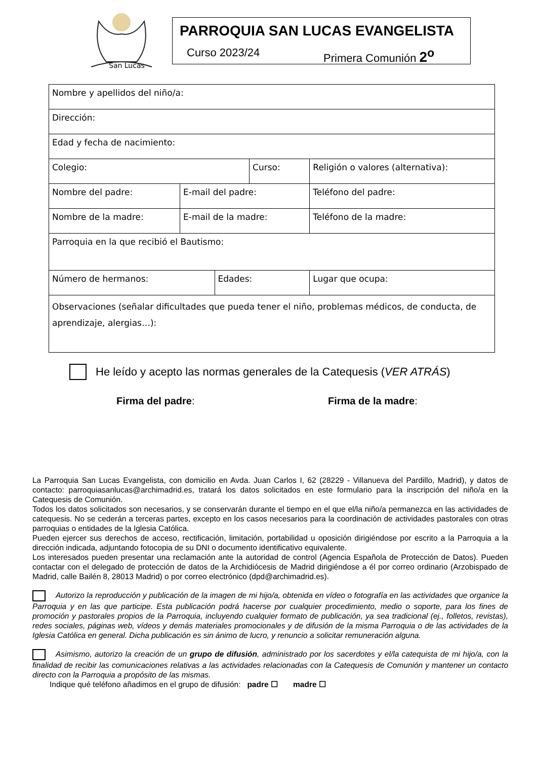San Lucas
PARROQUIA SAN LUCAS EVANGELISTA
Curso 2023/24 Primera Comunión 2<sup>o</sup>
| Nombre y apellidos del niño/a: | | | | |
| Dirección: | | | | |
| Edad y fecha de nacimiento: | | | | |
| Colegio: | | | Curso: | Religión o valores (alternativa): |
| Nombre del padre: | E-mail del padre: | | | Teléfono del padre: |
| Nombre de la madre: | E-mail de la madre: | | | Teléfono de la madre: |
| Parroquia en la que recibió el Bautismo: | | | | |
| Número de hermanos: | | Edades: | | Lugar que ocupa: |
| Observaciones (señalar dificultades que pueda tener el niño, problemas médicos, de conducta, de aprendizaje, alergias…): | | | | |
He leído y acepto las normas generales de la Catequesis (VER ATRÁS)
Firma del padre: Firma de la madre:
La Parroquia San Lucas Evangelista, con domicilio en Avda. Juan Carlos I, 62 (28229 - Villanueva del Pardillo, Madrid), y datos de contacto: parroquiasanlucas@archimadrid.es, tratará los datos solicitados en este formulario para la inscripción del niño/a en la Catequesis de Comunión.
Todos los datos solicitados son necesarios, y se conservarán durante el tiempo en el que el/la niño/a permanezca en las actividades de catequesis. No se cederán a terceras partes, excepto en los casos necesarios para la coordinación de actividades pastorales con otras parroquias o entidades de la Iglesia Católica.
Pueden ejercer sus derechos de acceso, rectificación, limitación, portabilidad u oposición dirigiéndose por escrito a la Parroquia a la dirección indicada, adjuntando fotocopia de su DNI o documento identificativo equivalente.
Los interesados pueden presentar una reclamación ante la autoridad de control (Agencia Española de Protección de Datos). Pueden contactar con el delegado de protección de datos de la Archidiócesis de Madrid dirigiéndose a él por correo ordinario (Arzobispado de Madrid, calle Bailén 8, 28013 Madrid) o por correo electrónico (dpd@archimadrid.es).
Autorizo la reproducción y publicación de la imagen de mi hijo/a, obtenida en vídeo o fotografía en las actividades que organice la Parroquia y en las que participe. Esta publicación podrá hacerse por cualquier procedimiento, medio o soporte, para los fines de promoción y pastorales propios de la Parroquia, incluyendo cualquier formato de publicación, ya sea tradicional (ej., folletos, revistas), redes sociales, páginas web, vídeos y demás materiales promocionales y de difusión de la misma Parroquia o de las actividades de la Iglesia Católica en general. Dicha publicación es sin ánimo de lucro, y renuncio a solicitar remuneración alguna.
Asimismo, autorizo la creación de un grupo de difusión, administrado por los sacerdotes y el/la catequista de mi hijo/a, con la finalidad de recibir las comunicaciones relativas a las actividades relacionadas con la Catequesis de Comunión y mantener un contacto directo con la Parroquia a propósito de las mismas.
Indique qué teléfono añadimos en el grupo de difusión: padre ☐ madre ☐